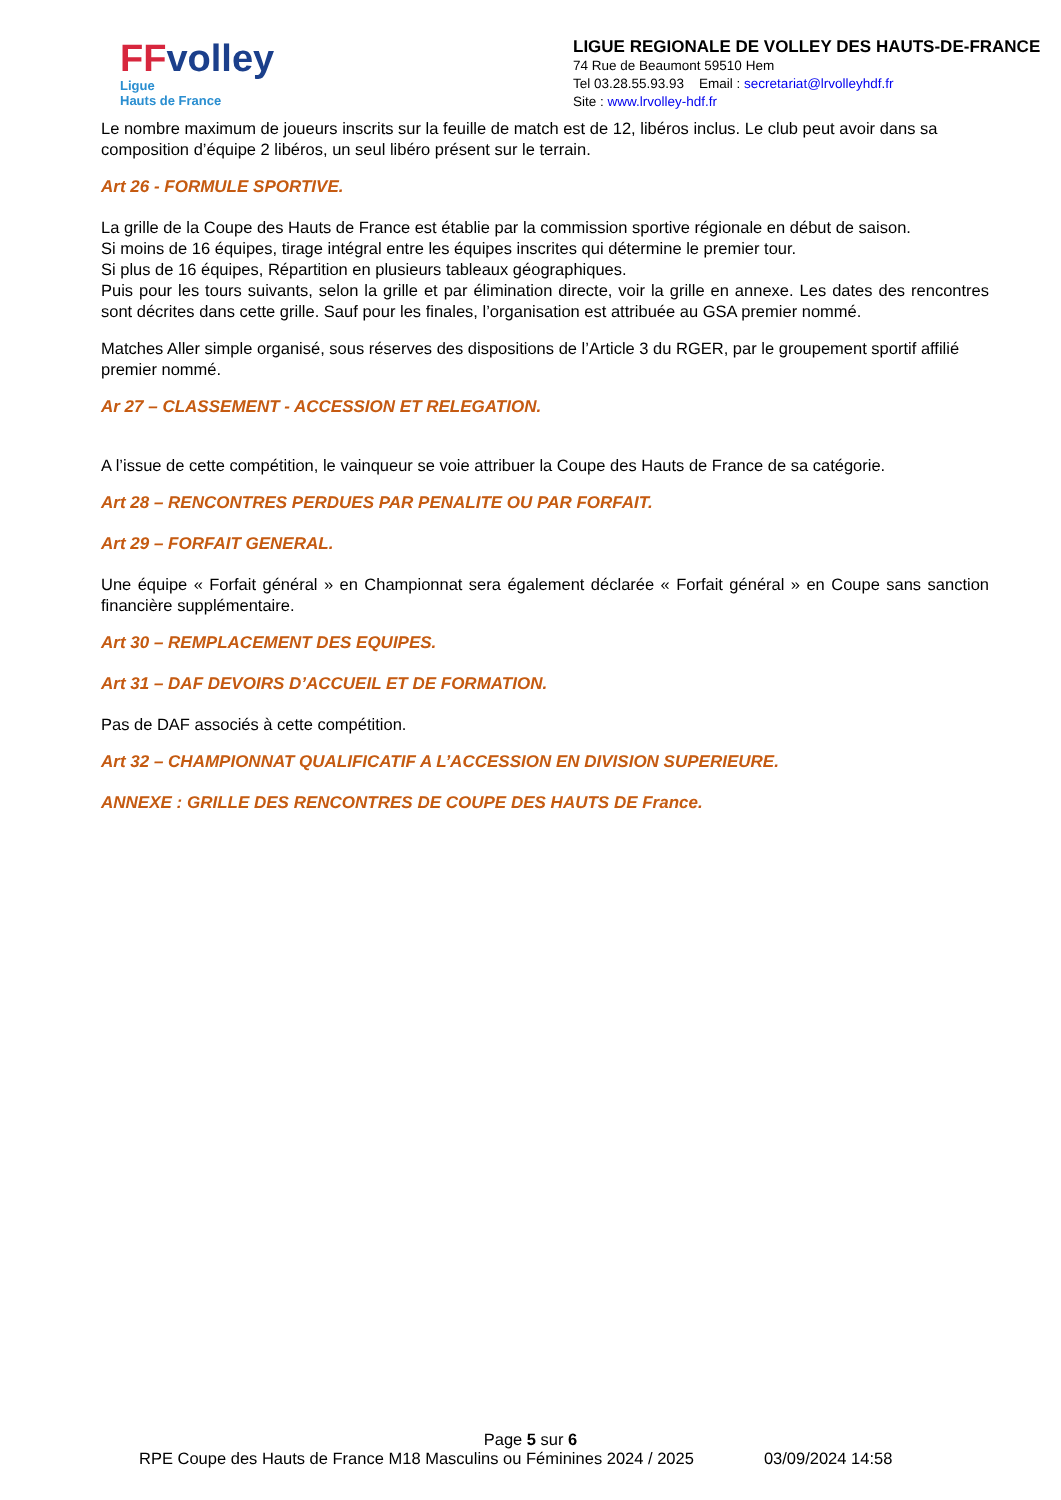FFvolley
Ligue
Hauts de France
LIGUE REGIONALE DE VOLLEY DES HAUTS-DE-FRANCE
74 Rue de Beaumont 59510 Hem
Tel 03.28.55.93.93 Email : secretariat@lrvolleyhdf.fr
Site : www.lrvolley-hdf.fr
Le nombre maximum de joueurs inscrits sur la feuille de match est de 12, libéros inclus. Le club peut avoir dans sa composition d’équipe 2 libéros, un seul libéro présent sur le terrain.
Art 26 - FORMULE SPORTIVE.
La grille de la Coupe des Hauts de France est établie par la commission sportive régionale en début de saison.
Si moins de 16 équipes, tirage intégral entre les équipes inscrites qui détermine le premier tour.
Si plus de 16 équipes, Répartition en plusieurs tableaux géographiques.
Puis pour les tours suivants, selon la grille et par élimination directe, voir la grille en annexe. Les dates des rencontres sont décrites dans cette grille. Sauf pour les finales, l’organisation est attribuée au GSA premier nommé.
Matches Aller simple organisé, sous réserves des dispositions de l’Article 3 du RGER, par le groupement sportif affilié premier nommé.
Ar 27 – CLASSEMENT - ACCESSION ET RELEGATION.
A l’issue de cette compétition, le vainqueur se voie attribuer la Coupe des Hauts de France de sa catégorie.
Art 28 – RENCONTRES PERDUES PAR PENALITE OU PAR FORFAIT.
Art 29 – FORFAIT GENERAL.
Une équipe « Forfait général » en Championnat sera également déclarée « Forfait général » en Coupe sans sanction financière supplémentaire.
Art 30 – REMPLACEMENT DES EQUIPES.
Art 31 – DAF DEVOIRS D’ACCUEIL ET DE FORMATION.
Pas de DAF associés à cette compétition.
Art 32 – CHAMPIONNAT QUALIFICATIF A L’ACCESSION EN DIVISION SUPERIEURE.
ANNEXE : GRILLE DES RENCONTRES DE COUPE DES HAUTS DE France.
Page 5 sur 6
RPE Coupe des Hauts de France M18 Masculins ou Féminines 2024 / 2025 03/09/2024 14:58